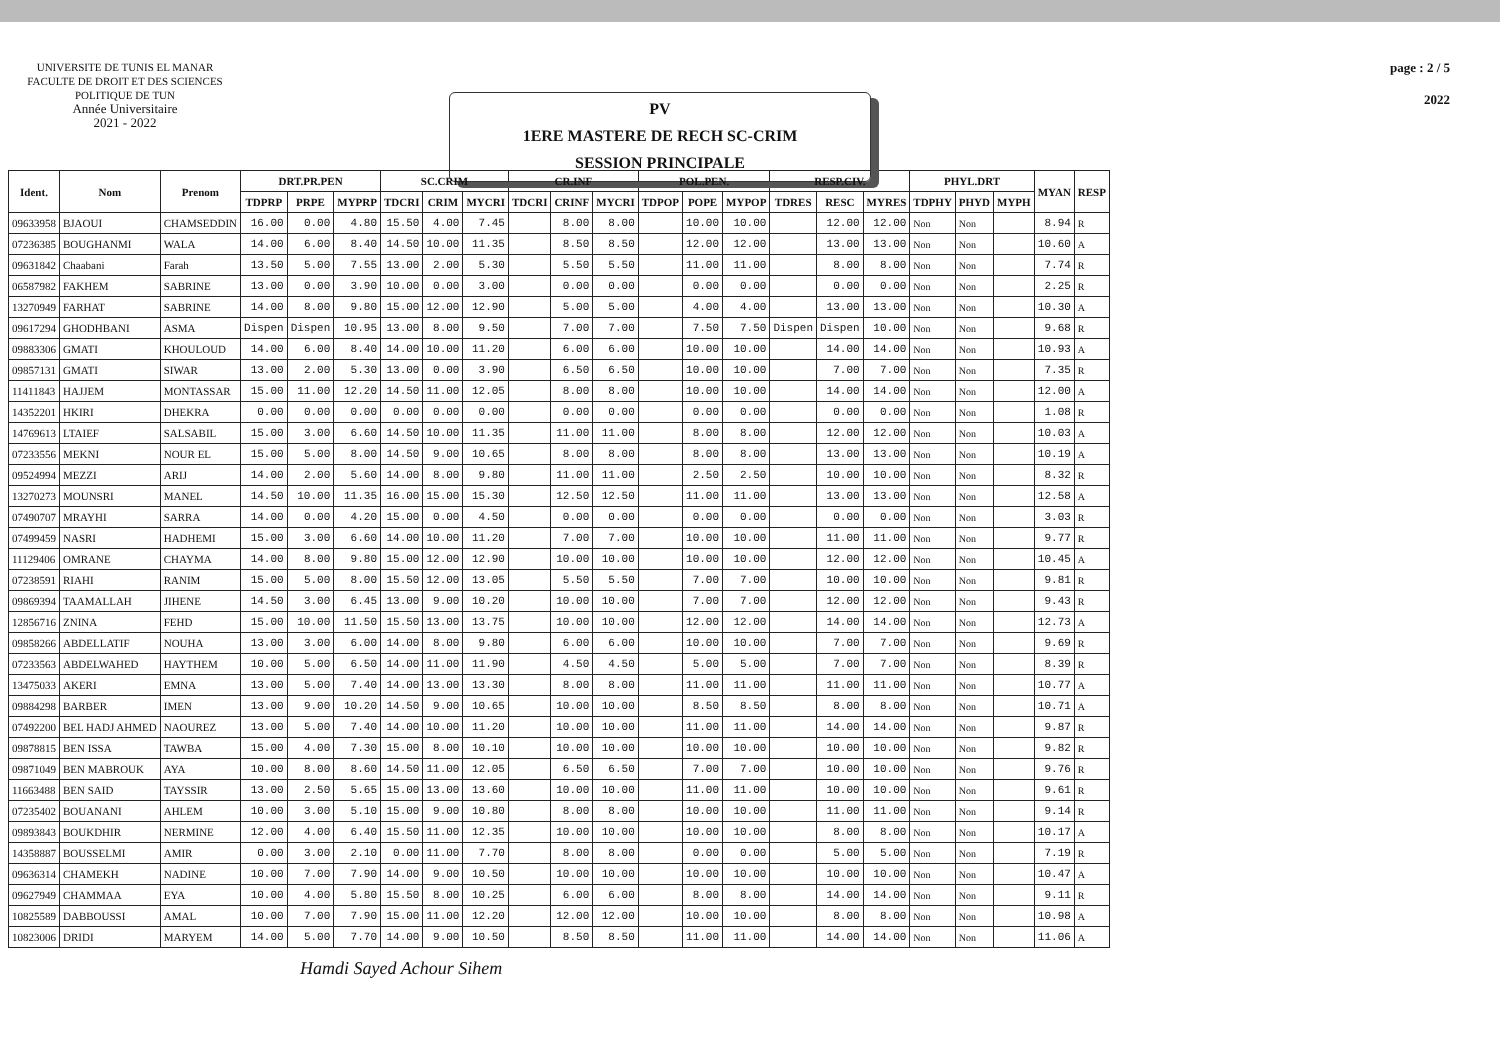UNIVERSITE DE TUNIS EL MANAR
FACULTE DE DROIT ET DES SCIENCES
POLITIQUE DE TUN
Année Universitaire
2021 - 2022
PV
1ERE MASTERE DE RECH SC-CRIM
SESSION PRINCIPALE
page : 2 / 5
2022
| Ident. | Nom | Prenom | DRT.PR.PEN | | | SC.CRIM | | | CR.INF | | | POL.PEN. | | | RESP.CIV. | | | PHYL.DRT | | | MYAN | RESP |
| --- | --- | --- | --- | --- | --- | --- | --- | --- | --- | --- | --- | --- | --- | --- | --- | --- | --- | --- | --- | --- | --- | --- |
| | | | TDPRP | PRPE | MYPRP | TDCRI | CRIM | MYCRI | TDCRI | CRINF | MYCRI | TDPOP | POPE | MYPOP | TDRES | RESC | MYRES | TDPHY | PHYD | MYPH | | |
| 09633958 | BJAOUI | CHAMSEDDIN | 16.00 | 0.00 | 4.80 | 15.50 | 4.00 | 7.45 | | 8.00 | 8.00 | | 10.00 | 10.00 | | 12.00 | 12.00 | Non | Non | | 8.94 | R |
| 07236385 | BOUGHANMI | WALA | 14.00 | 6.00 | 8.40 | 14.50 | 10.00 | 11.35 | | 8.50 | 8.50 | | 12.00 | 12.00 | | 13.00 | 13.00 | Non | Non | | 10.60 | A |
| 09631842 | Chaabani | Farah | 13.50 | 5.00 | 7.55 | 13.00 | 2.00 | 5.30 | | 5.50 | 5.50 | | 11.00 | 11.00 | | 8.00 | 8.00 | Non | Non | | 7.74 | R |
| 06587982 | FAKHEM | SABRINE | 13.00 | 0.00 | 3.90 | 10.00 | 0.00 | 3.00 | | 0.00 | 0.00 | | 0.00 | 0.00 | | 0.00 | 0.00 | Non | Non | | 2.25 | R |
| 13270949 | FARHAT | SABRINE | 14.00 | 8.00 | 9.80 | 15.00 | 12.00 | 12.90 | | 5.00 | 5.00 | | 4.00 | 4.00 | | 13.00 | 13.00 | Non | Non | | 10.30 | A |
| 09617294 | GHODHBANI | ASMA | Dispen | Dispen | 10.95 | 13.00 | 8.00 | 9.50 | | 7.00 | 7.00 | | 7.50 | 7.50 | Dispen | Dispen | 10.00 | Non | Non | | 9.68 | R |
| 09883306 | GMATI | KHOULOUD | 14.00 | 6.00 | 8.40 | 14.00 | 10.00 | 11.20 | | 6.00 | 6.00 | | 10.00 | 10.00 | | 14.00 | 14.00 | Non | Non | | 10.93 | A |
| 09857131 | GMATI | SIWAR | 13.00 | 2.00 | 5.30 | 13.00 | 0.00 | 3.90 | | 6.50 | 6.50 | | 10.00 | 10.00 | | 7.00 | 7.00 | Non | Non | | 7.35 | R |
| 11411843 | HAJJEM | MONTASSAR | 15.00 | 11.00 | 12.20 | 14.50 | 11.00 | 12.05 | | 8.00 | 8.00 | | 10.00 | 10.00 | | 14.00 | 14.00 | Non | Non | | 12.00 | A |
| 14352201 | HKIRI | DHEKRA | 0.00 | 0.00 | 0.00 | 0.00 | 0.00 | 0.00 | | 0.00 | 0.00 | | 0.00 | 0.00 | | 0.00 | 0.00 | Non | Non | | 1.08 | R |
| 14769613 | LTAIEF | SALSABIL | 15.00 | 3.00 | 6.60 | 14.50 | 10.00 | 11.35 | | 11.00 | 11.00 | | 8.00 | 8.00 | | 12.00 | 12.00 | Non | Non | | 10.03 | A |
| 07233556 | MEKNI | NOUR EL | 15.00 | 5.00 | 8.00 | 14.50 | 9.00 | 10.65 | | 8.00 | 8.00 | | 8.00 | 8.00 | | 13.00 | 13.00 | Non | Non | | 10.19 | A |
| 09524994 | MEZZI | ARIJ | 14.00 | 2.00 | 5.60 | 14.00 | 8.00 | 9.80 | | 11.00 | 11.00 | | 2.50 | 2.50 | | 10.00 | 10.00 | Non | Non | | 8.32 | R |
| 13270273 | MOUNSRI | MANEL | 14.50 | 10.00 | 11.35 | 16.00 | 15.00 | 15.30 | | 12.50 | 12.50 | | 11.00 | 11.00 | | 13.00 | 13.00 | Non | Non | | 12.58 | A |
| 07490707 | MRAYHI | SARRA | 14.00 | 0.00 | 4.20 | 15.00 | 0.00 | 4.50 | | 0.00 | 0.00 | | 0.00 | 0.00 | | 0.00 | 0.00 | Non | Non | | 3.03 | R |
| 07499459 | NASRI | HADHEMI | 15.00 | 3.00 | 6.60 | 14.00 | 10.00 | 11.20 | | 7.00 | 7.00 | | 10.00 | 10.00 | | 11.00 | 11.00 | Non | Non | | 9.77 | R |
| 11129406 | OMRANE | CHAYMA | 14.00 | 8.00 | 9.80 | 15.00 | 12.00 | 12.90 | | 10.00 | 10.00 | | 10.00 | 10.00 | | 12.00 | 12.00 | Non | Non | | 10.45 | A |
| 07238591 | RIAHI | RANIM | 15.00 | 5.00 | 8.00 | 15.50 | 12.00 | 13.05 | | 5.50 | 5.50 | | 7.00 | 7.00 | | 10.00 | 10.00 | Non | Non | | 9.81 | R |
| 09869394 | TAAMALLAH | JIHENE | 14.50 | 3.00 | 6.45 | 13.00 | 9.00 | 10.20 | | 10.00 | 10.00 | | 7.00 | 7.00 | | 12.00 | 12.00 | Non | Non | | 9.43 | R |
| 12856716 | ZNINA | FEHD | 15.00 | 10.00 | 11.50 | 15.50 | 13.00 | 13.75 | | 10.00 | 10.00 | | 12.00 | 12.00 | | 14.00 | 14.00 | Non | Non | | 12.73 | A |
| 09858266 | ABDELLATIF | NOUHA | 13.00 | 3.00 | 6.00 | 14.00 | 8.00 | 9.80 | | 6.00 | 6.00 | | 10.00 | 10.00 | | 7.00 | 7.00 | Non | Non | | 9.69 | R |
| 07233563 | ABDELWAHED | HAYTHEM | 10.00 | 5.00 | 6.50 | 14.00 | 11.00 | 11.90 | | 4.50 | 4.50 | | 5.00 | 5.00 | | 7.00 | 7.00 | Non | Non | | 8.39 | R |
| 13475033 | AKERI | EMNA | 13.00 | 5.00 | 7.40 | 14.00 | 13.00 | 13.30 | | 8.00 | 8.00 | | 11.00 | 11.00 | | 11.00 | 11.00 | Non | Non | | 10.77 | A |
| 09884298 | BARBER | IMEN | 13.00 | 9.00 | 10.20 | 14.50 | 9.00 | 10.65 | | 10.00 | 10.00 | | 8.50 | 8.50 | | 8.00 | 8.00 | Non | Non | | 10.71 | A |
| 07492200 | BEL HADJ AHMED | NAOUREZ | 13.00 | 5.00 | 7.40 | 14.00 | 10.00 | 11.20 | | 10.00 | 10.00 | | 11.00 | 11.00 | | 14.00 | 14.00 | Non | Non | | 9.87 | R |
| 09878815 | BEN ISSA | TAWBA | 15.00 | 4.00 | 7.30 | 15.00 | 8.00 | 10.10 | | 10.00 | 10.00 | | 10.00 | 10.00 | | 10.00 | 10.00 | Non | Non | | 9.82 | R |
| 09871049 | BEN MABROUK | AYA | 10.00 | 8.00 | 8.60 | 14.50 | 11.00 | 12.05 | | 6.50 | 6.50 | | 7.00 | 7.00 | | 10.00 | 10.00 | Non | Non | | 9.76 | R |
| 11663488 | BEN SAID | TAYSSIR | 13.00 | 2.50 | 5.65 | 15.00 | 13.00 | 13.60 | | 10.00 | 10.00 | | 11.00 | 11.00 | | 10.00 | 10.00 | Non | Non | | 9.61 | R |
| 07235402 | BOUANANI | AHLEM | 10.00 | 3.00 | 5.10 | 15.00 | 9.00 | 10.80 | | 8.00 | 8.00 | | 10.00 | 10.00 | | 11.00 | 11.00 | Non | Non | | 9.14 | R |
| 09893843 | BOUKDHIR | NERMINE | 12.00 | 4.00 | 6.40 | 15.50 | 11.00 | 12.35 | | 10.00 | 10.00 | | 10.00 | 10.00 | | 8.00 | 8.00 | Non | Non | | 10.17 | A |
| 14358887 | BOUSSELMI | AMIR | 0.00 | 3.00 | 2.10 | 0.00 | 11.00 | 7.70 | | 8.00 | 8.00 | | 0.00 | 0.00 | | 5.00 | 5.00 | Non | Non | | 7.19 | R |
| 09636314 | CHAMEKH | NADINE | 10.00 | 7.00 | 7.90 | 14.00 | 9.00 | 10.50 | | 10.00 | 10.00 | | 10.00 | 10.00 | | 10.00 | 10.00 | Non | Non | | 10.47 | A |
| 09627949 | CHAMMAA | EYA | 10.00 | 4.00 | 5.80 | 15.50 | 8.00 | 10.25 | | 6.00 | 6.00 | | 8.00 | 8.00 | | 14.00 | 14.00 | Non | Non | | 9.11 | R |
| 10825589 | DABBOUSSI | AMAL | 10.00 | 7.00 | 7.90 | 15.00 | 11.00 | 12.20 | | 12.00 | 12.00 | | 10.00 | 10.00 | | 8.00 | 8.00 | Non | Non | | 10.98 | A |
| 10823006 | DRIDI | MARYEM | 14.00 | 5.00 | 7.70 | 14.00 | 9.00 | 10.50 | | 8.50 | 8.50 | | 11.00 | 11.00 | | 14.00 | 14.00 | Non | Non | | 11.06 | A |
Hamdi Sayed Achour Sihem